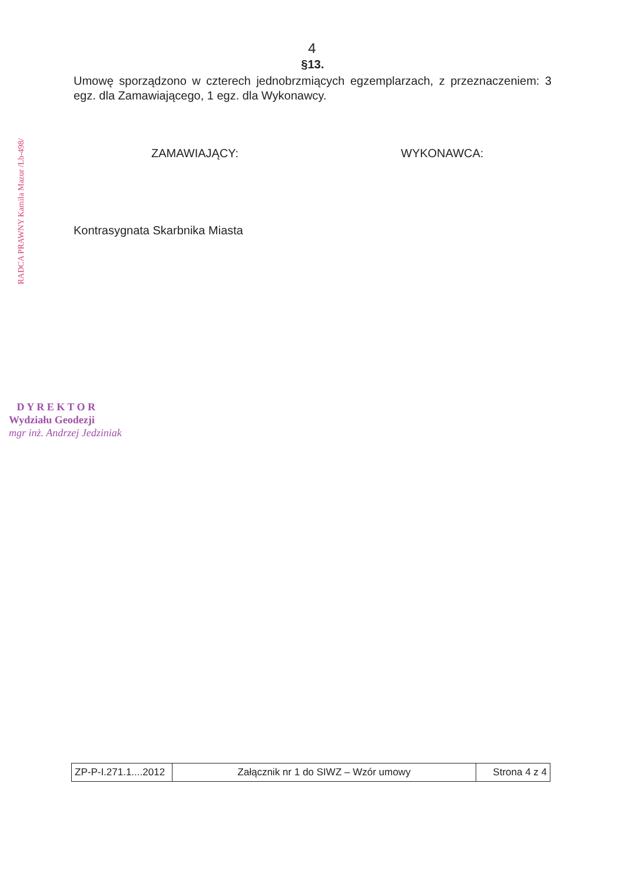4
§13.
Umowę sporządzono w czterech jednobrzmiących egzemplarzach, z przeznaczeniem: 3 egz. dla Zamawiającego, 1 egz. dla Wykonawcy.
ZAMAWIAJĄCY: WYKONAWCA:
Kontrasygnata Skarbnika Miasta
RADCA PRAWNY Kamila Mazur /Lb-498/
D Y R E K T O R
Wydziału Geodezji
mgr inż. Andrzej Jedziniak
| ZP-P-I.271.1....2012 | Załącznik nr 1 do SIWZ – Wzór umowy | Strona 4 z 4 |